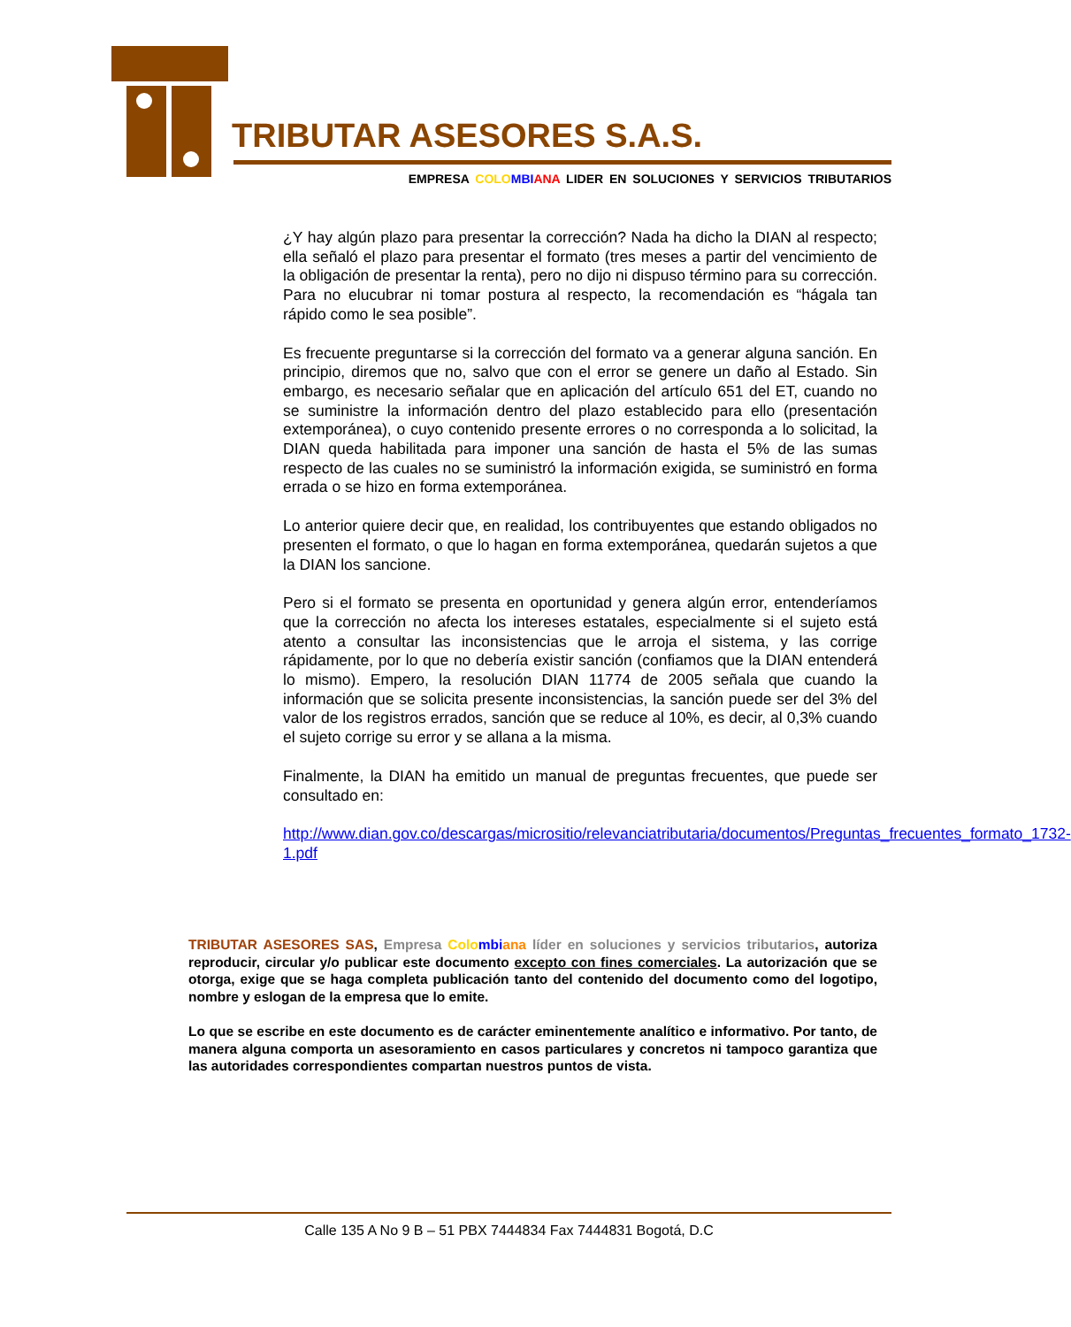TRIBUTAR ASESORES S.A.S.
EMPRESA COLO MBI ANA LIDER EN SOLUCIONES Y SERVICIOS TRIBUTARIOS
¿Y hay algún plazo para presentar la corrección? Nada ha dicho la DIAN al respecto; ella señaló el plazo para presentar el formato (tres meses a partir del vencimiento de la obligación de presentar la renta), pero no dijo ni dispuso término para su corrección. Para no elucubrar ni tomar postura al respecto, la recomendación es “hágala tan rápido como le sea posible”.
Es frecuente preguntarse si la corrección del formato va a generar alguna sanción. En principio, diremos que no, salvo que con el error se genere un daño al Estado. Sin embargo, es necesario señalar que en aplicación del artículo 651 del ET, cuando no se suministre la información dentro del plazo establecido para ello (presentación extemporánea), o cuyo contenido presente errores o no corresponda a lo solicitad, la DIAN queda habilitada para imponer una sanción de hasta el 5% de las sumas respecto de las cuales no se suministró la información exigida, se suministró en forma errada o se hizo en forma extemporánea.
Lo anterior quiere decir que, en realidad, los contribuyentes que estando obligados no presenten el formato, o que lo hagan en forma extemporánea, quedarán sujetos a que la DIAN los sancione.
Pero si el formato se presenta en oportunidad y genera algún error, entenderíamos que la corrección no afecta los intereses estatales, especialmente si el sujeto está atento a consultar las inconsistencias que le arroja el sistema, y las corrige rápidamente, por lo que no debería existir sanción (confiamos que la DIAN entenderá lo mismo). Empero, la resolución DIAN 11774 de 2005 señala que cuando la información que se solicita presente inconsistencias, la sanción puede ser del 3% del valor de los registros errados, sanción que se reduce al 10%, es decir, al 0,3% cuando el sujeto corrige su error y se allana a la misma.
Finalmente, la DIAN ha emitido un manual de preguntas frecuentes, que puede ser consultado en:
http://www.dian.gov.co/descargas/micrositio/relevanciatributaria/documentos/Preguntas_frecuentes_formato_1732-1.pdf
TRIBUTAR ASESORES SAS, Empresa Colo mbi ana líder en soluciones y servicios tributarios, autoriza reproducir, circular y/o publicar este documento excepto con fines comerciales. La autorización que se otorga, exige que se haga completa publicación tanto del contenido del documento como del logotipo, nombre y eslogan de la empresa que lo emite.
Lo que se escribe en este documento es de carácter eminentemente analítico e informativo. Por tanto, de manera alguna comporta un asesoramiento en casos particulares y concretos ni tampoco garantiza que las autoridades correspondientes compartan nuestros puntos de vista.
Calle 135 A No 9 B – 51 PBX 7444834 Fax 7444831 Bogotá, D.C